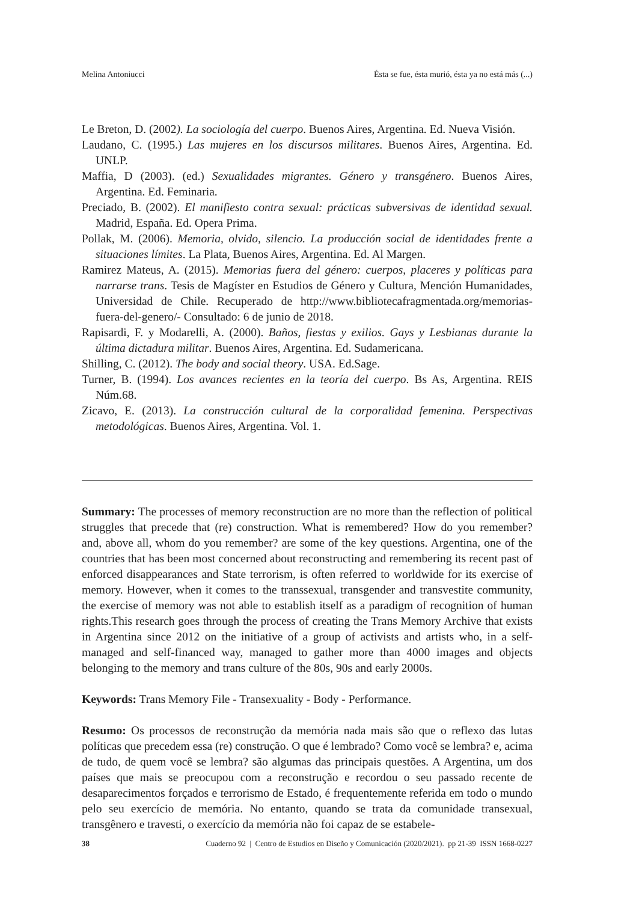Melina Antoniucci Ésta se fue, ésta murió, ésta ya no está más (...)
Le Breton, D. (2002). La sociología del cuerpo. Buenos Aires, Argentina. Ed. Nueva Visión.
Laudano, C. (1995.) Las mujeres en los discursos militares. Buenos Aires, Argentina. Ed. UNLP.
Maffia, D (2003). (ed.) Sexualidades migrantes. Género y transgénero. Buenos Aires, Argentina. Ed. Feminaria.
Preciado, B. (2002). El manifiesto contra sexual: prácticas subversivas de identidad sexual. Madrid, España. Ed. Opera Prima.
Pollak, M. (2006). Memoria, olvido, silencio. La producción social de identidades frente a situaciones límites. La Plata, Buenos Aires, Argentina. Ed. Al Margen.
Ramirez Mateus, A. (2015). Memorias fuera del género: cuerpos, placeres y políticas para narrarse trans. Tesis de Magíster en Estudios de Género y Cultura, Mención Humanidades, Universidad de Chile. Recuperado de http://www.bibliotecafragmentada.org/memorias-fuera-del-genero/- Consultado: 6 de junio de 2018.
Rapisardi, F. y Modarelli, A. (2000). Baños, fiestas y exilios. Gays y Lesbianas durante la última dictadura militar. Buenos Aires, Argentina. Ed. Sudamericana.
Shilling, C. (2012). The body and social theory. USA. Ed.Sage.
Turner, B. (1994). Los avances recientes en la teoría del cuerpo. Bs As, Argentina. REIS Núm.68.
Zicavo, E. (2013). La construcción cultural de la corporalidad femenina. Perspectivas metodológicas. Buenos Aires, Argentina. Vol. 1.
Summary: The processes of memory reconstruction are no more than the reflection of political struggles that precede that (re) construction. What is remembered? How do you remember? and, above all, whom do you remember? are some of the key questions. Argentina, one of the countries that has been most concerned about reconstructing and remembering its recent past of enforced disappearances and State terrorism, is often referred to worldwide for its exercise of memory. However, when it comes to the transsexual, transgender and transvestite community, the exercise of memory was not able to establish itself as a paradigm of recognition of human rights.This research goes through the process of creating the Trans Memory Archive that exists in Argentina since 2012 on the initiative of a group of activists and artists who, in a self-managed and self-financed way, managed to gather more than 4000 images and objects belonging to the memory and trans culture of the 80s, 90s and early 2000s.
Keywords: Trans Memory File - Transexuality - Body - Performance.
Resumo: Os processos de reconstrução da memória nada mais são que o reflexo das lutas políticas que precedem essa (re) construção. O que é lembrado? Como você se lembra? e, acima de tudo, de quem você se lembra? são algumas das principais questões. A Argentina, um dos países que mais se preocupou com a reconstrução e recordou o seu passado recente de desaparecimentos forçados e terrorismo de Estado, é frequentemente referida em todo o mundo pelo seu exercício de memória. No entanto, quando se trata da comunidade transexual, transgênero e travesti, o exercício da memória não foi capaz de se estabele-
38 Cuaderno 92 | Centro de Estudios en Diseño y Comunicación (2020/2021). pp 21-39 ISSN 1668-0227